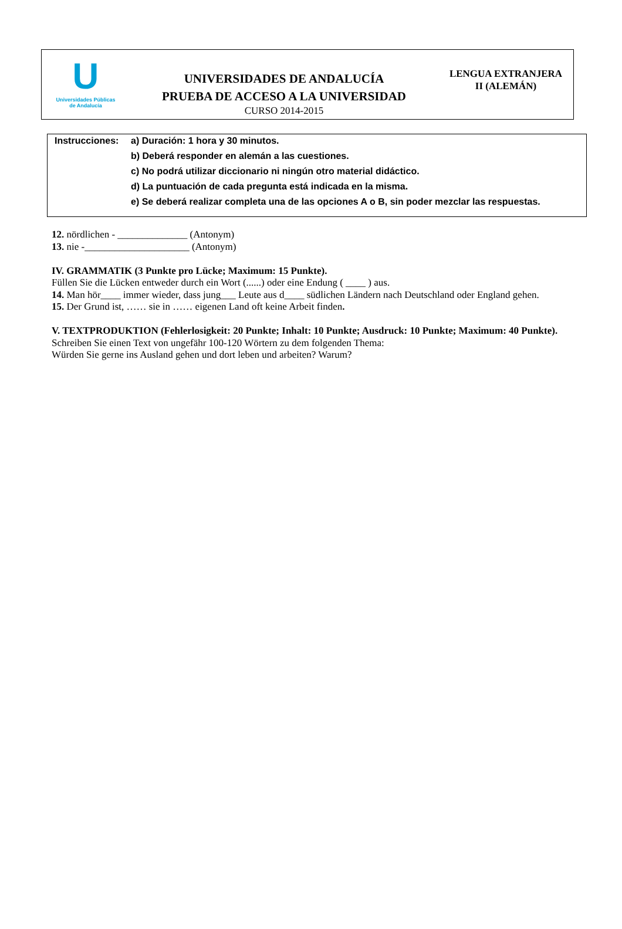U
Universidades Públicas
de Andalucía
UNIVERSIDADES DE ANDALUCÍA
PRUEBA DE ACCESO A LA UNIVERSIDAD
CURSO 2014-2015
LENGUA EXTRANJERA
II (ALEMÁN)
Instrucciones:
a) Duración: 1 hora y 30 minutos.
b) Deberá responder en alemán a las cuestiones.
c) No podrá utilizar diccionario ni ningún otro material didáctico.
d) La puntuación de cada pregunta está indicada en la misma.
e) Se deberá realizar completa una de las opciones A o B, sin poder mezclar las respuestas.
12. nördlichen - ______________ (Antonym)
13. nie -_____________________ (Antonym)
IV. GRAMMATIK (3 Punkte pro Lücke; Maximum: 15 Punkte).
Füllen Sie die Lücken entweder durch ein Wort (......) oder eine Endung ( ____ ) aus.
14. Man hör____ immer wieder, dass jung___ Leute aus d____ südlichen Ländern nach Deutschland oder England gehen.
15. Der Grund ist, …… sie in …… eigenen Land oft keine Arbeit finden.
V. TEXTPRODUKTION (Fehlerlosigkeit: 20 Punkte; Inhalt: 10 Punkte; Ausdruck: 10 Punkte; Maximum: 40 Punkte).
Schreiben Sie einen Text von ungefähr 100-120 Wörtern zu dem folgenden Thema:
Würden Sie gerne ins Ausland gehen und dort leben und arbeiten? Warum?